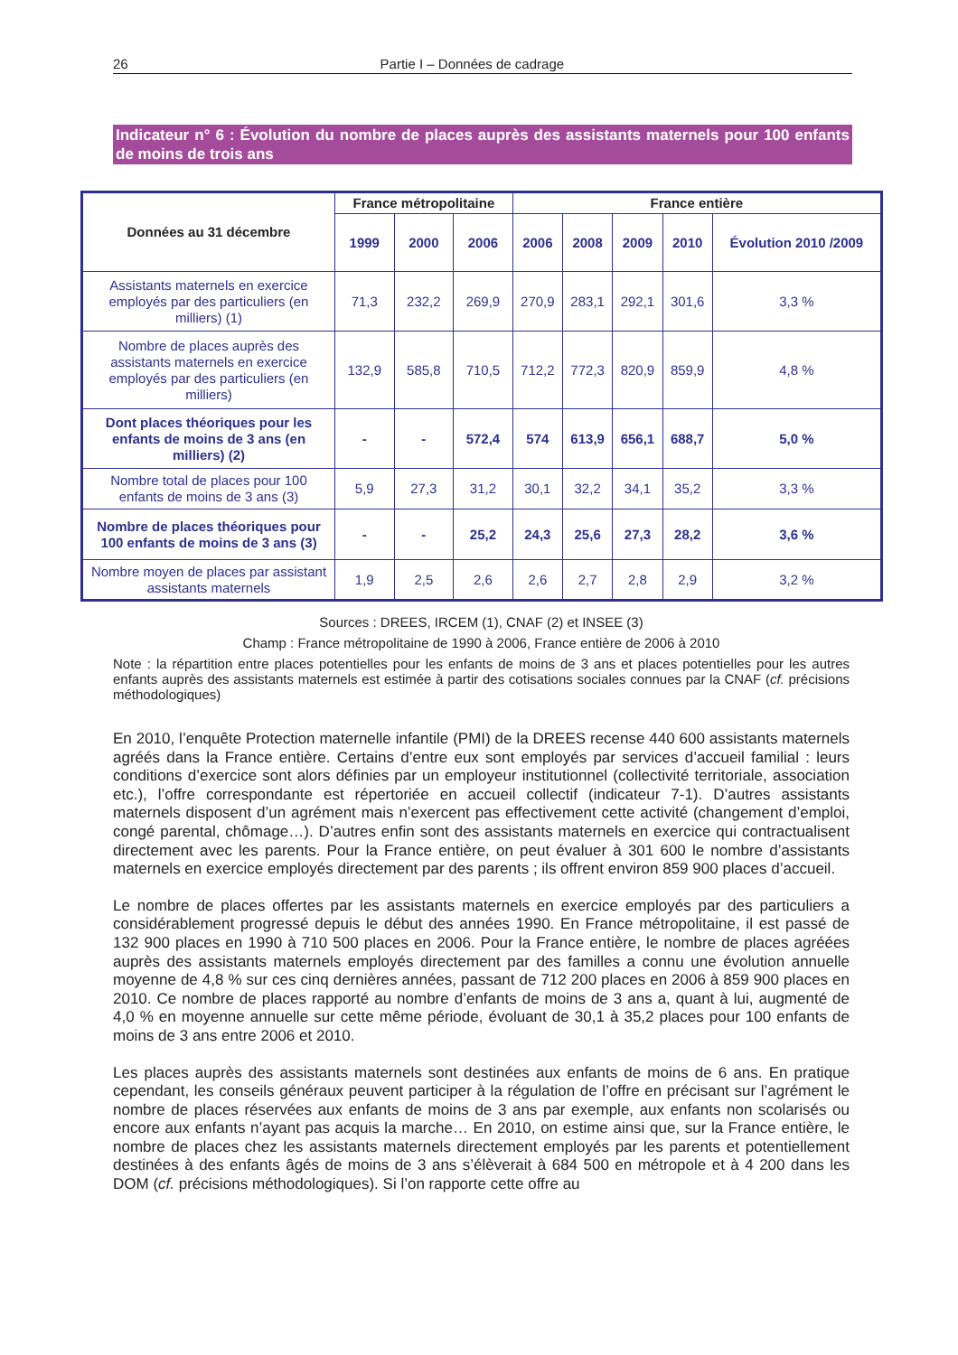26 Partie I – Données de cadrage
Indicateur n° 6 : Évolution du nombre de places auprès des assistants maternels pour 100 enfants de moins de trois ans
| Données au 31 décembre | France métropolitaine | | | France entière | | | | |
| --- | --- | --- | --- | --- | --- | --- | --- | --- |
| | 1999 | 2000 | 2006 | 2006 | 2008 | 2009 | 2010 | Évolution 2010 /2009 |
| Assistants maternels en exercice employés par des particuliers (en milliers) (1) | 71,3 | 232,2 | 269,9 | 270,9 | 283,1 | 292,1 | 301,6 | 3,3 % |
| Nombre de places auprès des assistants maternels en exercice employés par des particuliers (en milliers) | 132,9 | 585,8 | 710,5 | 712,2 | 772,3 | 820,9 | 859,9 | 4,8 % |
| Dont places théoriques pour les enfants de moins de 3 ans (en milliers) (2) | - | - | 572,4 | 574 | 613,9 | 656,1 | 688,7 | 5,0 % |
| Nombre total de places pour 100 enfants de moins de 3 ans (3) | 5,9 | 27,3 | 31,2 | 30,1 | 32,2 | 34,1 | 35,2 | 3,3 % |
| Nombre de places théoriques pour 100 enfants de moins de 3 ans (3) | - | - | 25,2 | 24,3 | 25,6 | 27,3 | 28,2 | 3,6 % |
| Nombre moyen de places par assistant assistants maternels | 1,9 | 2,5 | 2,6 | 2,6 | 2,7 | 2,8 | 2,9 | 3,2 % |
Sources : DREES, IRCEM (1), CNAF (2) et INSEE (3)
Champ : France métropolitaine de 1990 à 2006, France entière de 2006 à 2010
Note : la répartition entre places potentielles pour les enfants de moins de 3 ans et places potentielles pour les autres enfants auprès des assistants maternels est estimée à partir des cotisations sociales connues par la CNAF (cf. précisions méthodologiques)
En 2010, l’enquête Protection maternelle infantile (PMI) de la DREES recense 440 600 assistants maternels agréés dans la France entière. Certains d’entre eux sont employés par services d’accueil familial : leurs conditions d’exercice sont alors définies par un employeur institutionnel (collectivité territoriale, association etc.), l’offre correspondante est répertoriée en accueil collectif (indicateur 7-1). D’autres assistants maternels disposent d’un agrément mais n’exercent pas effectivement cette activité (changement d’emploi, congé parental, chômage…). D’autres enfin sont des assistants maternels en exercice qui contractualisent directement avec les parents. Pour la France entière, on peut évaluer à 301 600 le nombre d’assistants maternels en exercice employés directement par des parents ; ils offrent environ 859 900 places d’accueil.
Le nombre de places offertes par les assistants maternels en exercice employés par des particuliers a considérablement progressé depuis le début des années 1990. En France métropolitaine, il est passé de 132 900 places en 1990 à 710 500 places en 2006. Pour la France entière, le nombre de places agréées auprès des assistants maternels employés directement par des familles a connu une évolution annuelle moyenne de 4,8 % sur ces cinq dernières années, passant de 712 200 places en 2006 à 859 900 places en 2010. Ce nombre de places rapporté au nombre d’enfants de moins de 3 ans a, quant à lui, augmenté de 4,0 % en moyenne annuelle sur cette même période, évoluant de 30,1 à 35,2 places pour 100 enfants de moins de 3 ans entre 2006 et 2010.
Les places auprès des assistants maternels sont destinées aux enfants de moins de 6 ans. En pratique cependant, les conseils généraux peuvent participer à la régulation de l’offre en précisant sur l’agrément le nombre de places réservées aux enfants de moins de 3 ans par exemple, aux enfants non scolarisés ou encore aux enfants n’ayant pas acquis la marche… En 2010, on estime ainsi que, sur la France entière, le nombre de places chez les assistants maternels directement employés par les parents et potentiellement destinées à des enfants âgés de moins de 3 ans s’élèverait à 684 500 en métropole et à 4 200 dans les DOM (cf. précisions méthodologiques). Si l’on rapporte cette offre au